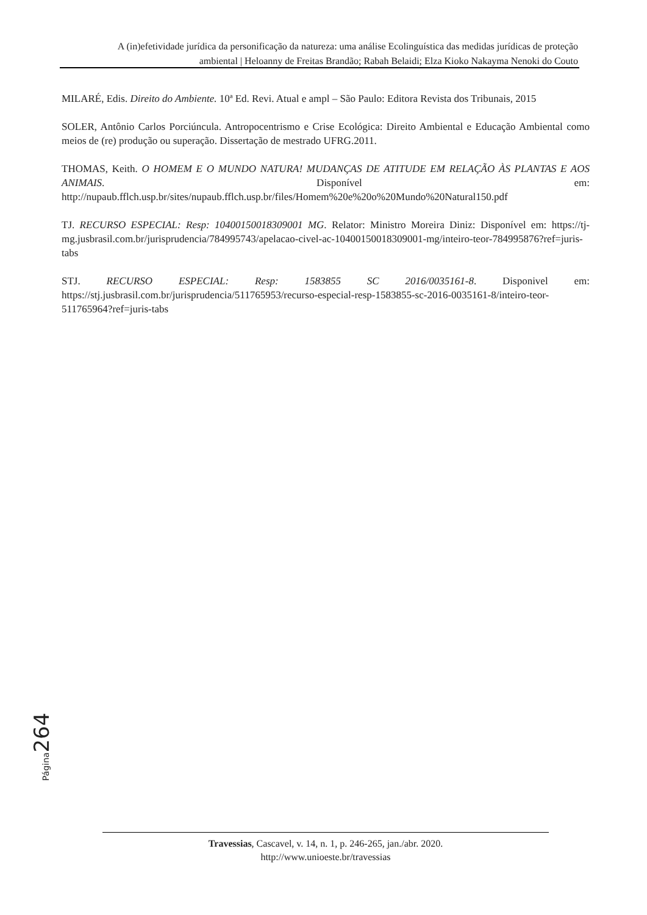A (in)efetividade jurídica da personificação da natureza: uma análise Ecolinguística das medidas jurídicas de proteção ambiental | Heloanny de Freitas Brandão; Rabah Belaidi; Elza Kioko Nakayma Nenoki do Couto
MILARÉ, Edis. Direito do Ambiente. 10ª Ed. Revi. Atual e ampl – São Paulo: Editora Revista dos Tribunais, 2015
SOLER, Antônio Carlos Porciúncula. Antropocentrismo e Crise Ecológica: Direito Ambiental e Educação Ambiental como meios de (re) produção ou superação. Dissertação de mestrado UFRG.2011.
THOMAS, Keith. O HOMEM E O MUNDO NATURA! MUDANÇAS DE ATITUDE EM RELAÇÃO ÀS PLANTAS E AOS ANIMAIS. Disponível em: http://nupaub.fflch.usp.br/sites/nupaub.fflch.usp.br/files/Homem%20e%20o%20Mundo%20Natural150.pdf
TJ. RECURSO ESPECIAL: Resp: 10400150018309001 MG. Relator: Ministro Moreira Diniz: Disponível em: https://tj-mg.jusbrasil.com.br/jurisprudencia/784995743/apelacao-civel-ac-10400150018309001-mg/inteiro-teor-784995876?ref=juris-tabs
STJ. RECURSO ESPECIAL: Resp: 1583855 SC 2016/0035161-8. Disponivel em: https://stj.jusbrasil.com.br/jurisprudencia/511765953/recurso-especial-resp-1583855-sc-2016-0035161-8/inteiro-teor-511765964?ref=juris-tabs
Página 264
Travessias, Cascavel, v. 14, n. 1, p. 246-265, jan./abr. 2020.
http://www.unioeste.br/travessias